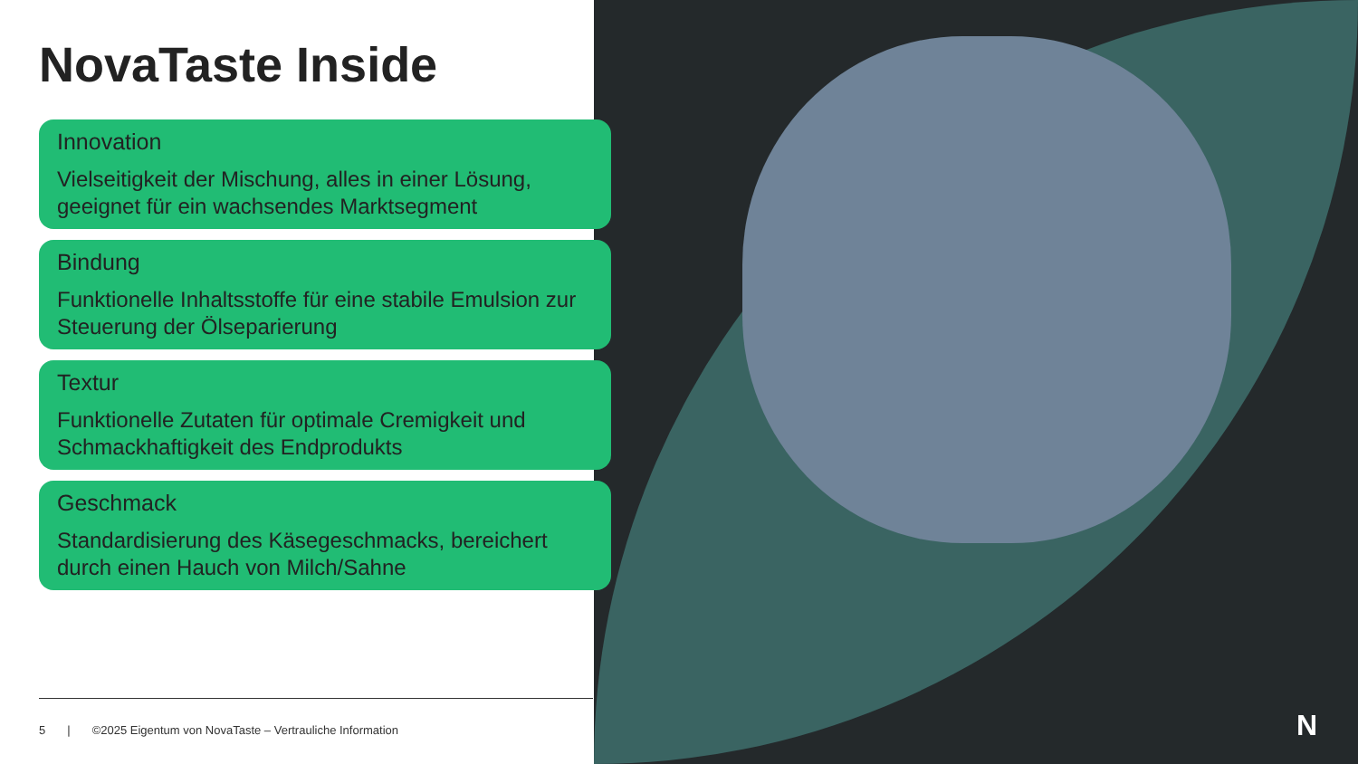NovaTaste Inside
Innovation
Vielseitigkeit der Mischung, alles in einer Lösung, geeignet für ein wachsendes Marktsegment
Bindung
Funktionelle Inhaltsstoffe für eine stabile Emulsion zur Steuerung der Ölseparierung
Textur
Funktionelle Zutaten für optimale Cremigkeit und Schmackhaftigkeit des Endprodukts
Geschmack
Standardisierung des Käsegeschmacks, bereichert durch einen Hauch von Milch/Sahne
5 | ©2025 Eigentum von NovaTaste – Vertrauliche Information
N